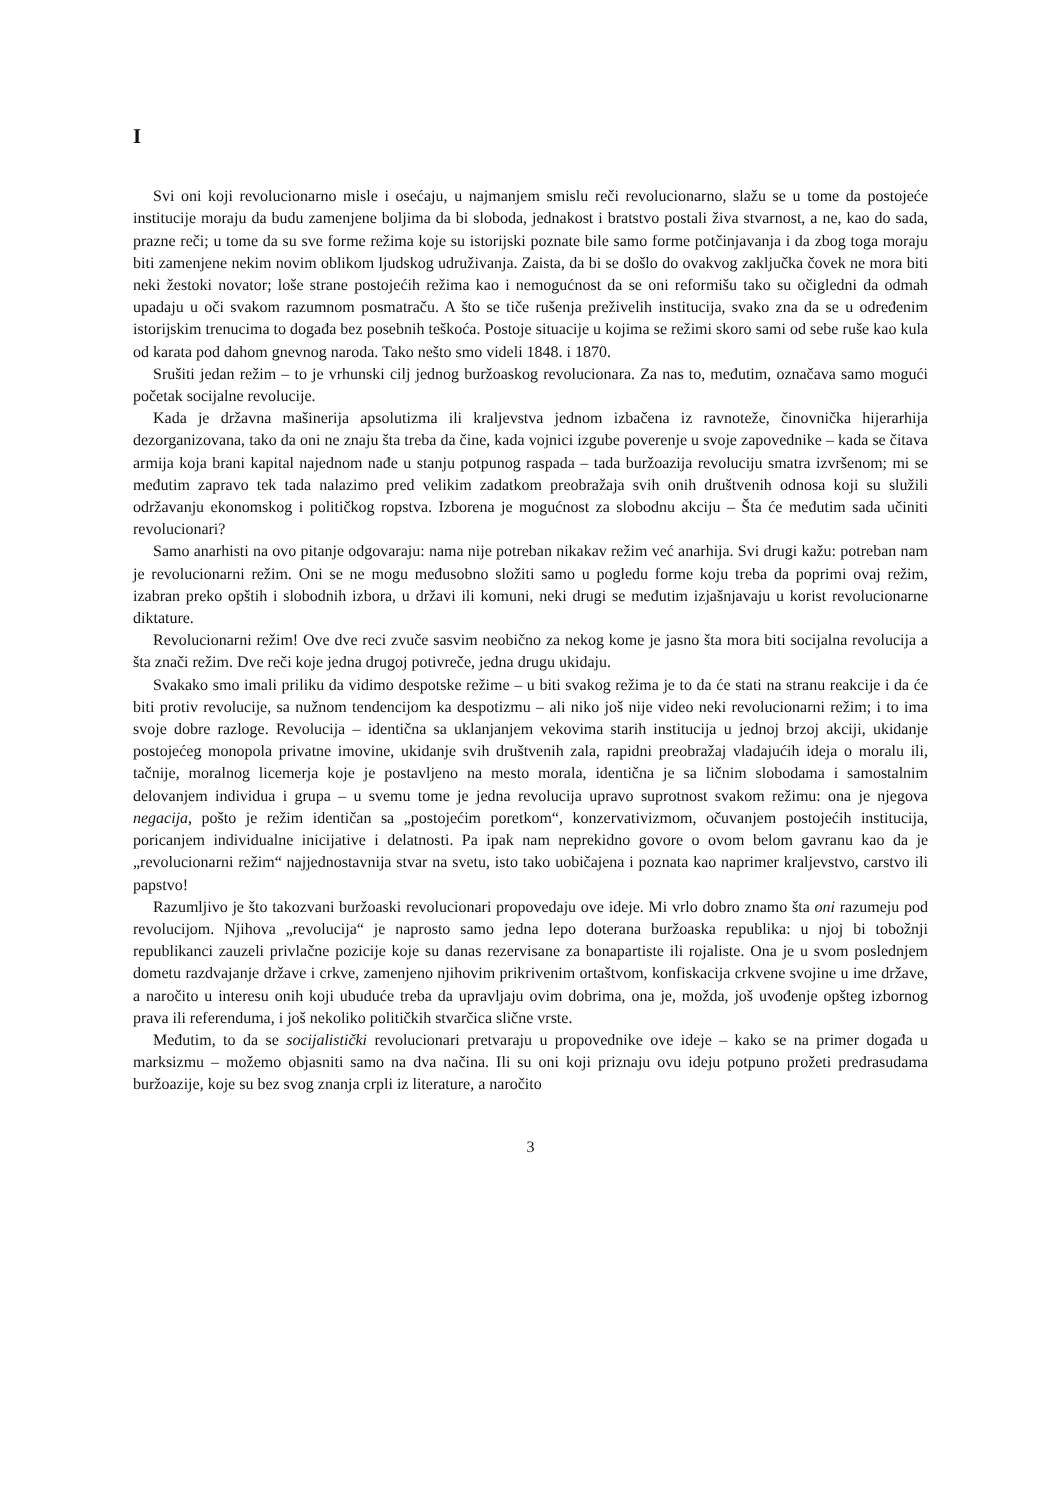I
Svi oni koji revolucionarno misle i osećaju, u najmanjem smislu reči revolucionarno, slažu se u tome da postojeće institucije moraju da budu zamenjene boljima da bi sloboda, jednakost i bratstvo postali živa stvarnost, a ne, kao do sada, prazne reči; u tome da su sve forme režima koje su istorijski poznate bile samo forme potčinjavanja i da zbog toga moraju biti zamenjene nekim novim oblikom ljudskog udruživanja. Zaista, da bi se došlo do ovakvog zaključka čovek ne mora biti neki žestoki novator; loše strane postojećih režima kao i nemogućnost da se oni reformišu tako su očigledni da odmah upadaju u oči svakom razumnom posmatraču. A što se tiče rušenja preživelih institucija, svako zna da se u određenim istorijskim trenucima to događa bez posebnih teškoća. Postoje situacije u kojima se režimi skoro sami od sebe ruše kao kula od karata pod dahom gnevnog naroda. Tako nešto smo videli 1848. i 1870.
Srušiti jedan režim – to je vrhunski cilj jednog buržoaskog revolucionara. Za nas to, međutim, označava samo mogući početak socijalne revolucije.
Kada je državna mašinerija apsolutizma ili kraljevstva jednom izbačena iz ravnoteže, činovnička hijerarhija dezorganizovana, tako da oni ne znaju šta treba da čine, kada vojnici izgube poverenje u svoje zapovednike – kada se čitava armija koja brani kapital najednom nađe u stanju potpunog raspada – tada buržoazija revoluciju smatra izvršenom; mi se međutim zapravo tek tada nalazimo pred velikim zadatkom preobražaja svih onih društvenih odnosa koji su služili održavanju ekonomskog i političkog ropstva. Izborena je mogućnost za slobodnu akciju – Šta će međutim sada učiniti revolucionari?
Samo anarhisti na ovo pitanje odgovaraju: nama nije potreban nikakav režim već anarhija. Svi drugi kažu: potreban nam je revolucionarni režim. Oni se ne mogu međusobno složiti samo u pogledu forme koju treba da poprimi ovaj režim, izabran preko opštih i slobodnih izbora, u državi ili komuni, neki drugi se međutim izjašnjavaju u korist revolucionarne diktature.
Revolucionarni režim! Ove dve reci zvuče sasvim neobično za nekog kome je jasno šta mora biti socijalna revolucija a šta znači režim. Dve reči koje jedna drugoj potivreče, jedna drugu ukidaju.
Svakako smo imali priliku da vidimo despotske režime – u biti svakog režima je to da će stati na stranu reakcije i da će biti protiv revolucije, sa nužnom tendencijom ka despotizmu – ali niko još nije video neki revolucionarni režim; i to ima svoje dobre razloge. Revolucija – identična sa uklanjanjem vekovima starih institucija u jednoj brzoj akciji, ukidanje postojećeg monopola privatne imovine, ukidanje svih društvenih zala, rapidni preobražaj vladajućih ideja o moralu ili, tačnije, moralnog licemerja koje je postavljeno na mesto morala, identična je sa ličnim slobodama i samostalnim delovanjem individua i grupa – u svemu tome je jedna revolucija upravo suprotnost svakom režimu: ona je njegova negacija, pošto je režim identičan sa „postojećim poretkom“, konzervativizmom, očuvanjem postojećih institucija, poricanjem individualne inicijative i delatnosti. Pa ipak nam neprekidno govore o ovom belom gavranu kao da je „revolucionarni režim“ najjednostavnija stvar na svetu, isto tako uobičajena i poznata kao naprimer kraljevstvo, carstvo ili papstvo!
Razumljivo je što takozvani buržoaski revolucionari propovedaju ove ideje. Mi vrlo dobro znamo šta oni razumeju pod revolucijom. Njihova „revolucija“ je naprosto samo jedna lepo doterana buržoaska republika: u njoj bi tobožnji republikanci zauzeli privlačne pozicije koje su danas rezervisane za bonapartiste ili rojaliste. Ona je u svom poslednjem dometu razdvajanje države i crkve, zamenjeno njihovim prikrivenim ortaštvom, konfiskacija crkvene svojine u ime države, a naročito u interesu onih koji ubuduće treba da upravljaju ovim dobrima, ona je, možda, još uvođenje opšteg izbornog prava ili referenduma, i još nekoliko političkih stvarčica slične vrste.
Međutim, to da se socijalistički revolucionari pretvaraju u propovednike ove ideje – kako se na primer događa u marksizmu – možemo objasniti samo na dva načina. Ili su oni koji priznaju ovu ideju potpuno prožeti predrasudama buržoazije, koje su bez svog znanja crpli iz literature, a naročito
3